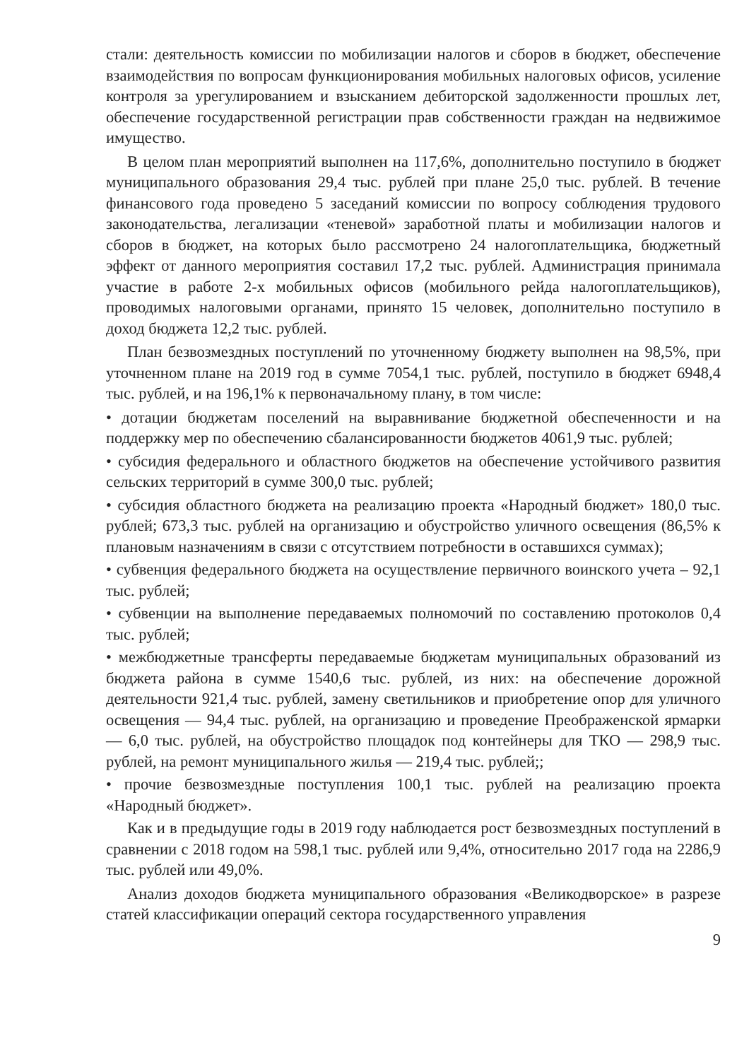стали: деятельность комиссии по мобилизации налогов и сборов в бюджет, обеспечение взаимодействия по вопросам функционирования мобильных налоговых офисов, усиление контроля за урегулированием и взысканием дебиторской задолженности прошлых лет, обеспечение государственной регистрации прав собственности граждан на недвижимое имущество.
В целом план мероприятий выполнен на 117,6%, дополнительно поступило в бюджет муниципального образования 29,4 тыс. рублей при плане 25,0 тыс. рублей. В течение финансового года проведено 5 заседаний комиссии по вопросу соблюдения трудового законодательства, легализации «теневой» заработной платы и мобилизации налогов и сборов в бюджет, на которых было рассмотрено 24 налогоплательщика, бюджетный эффект от данного мероприятия составил 17,2 тыс. рублей. Администрация принимала участие в работе 2-х мобильных офисов (мобильного рейда налогоплательщиков), проводимых налоговыми органами, принято 15 человек, дополнительно поступило в доход бюджета 12,2 тыс. рублей.
План безвозмездных поступлений по уточненному бюджету выполнен на 98,5%, при уточненном плане на 2019 год в сумме 7054,1 тыс. рублей, поступило в бюджет 6948,4 тыс. рублей, и на 196,1% к первоначальному плану, в том числе:
• дотации бюджетам поселений на выравнивание бюджетной обеспеченности и на поддержку мер по обеспечению сбалансированности бюджетов 4061,9 тыс. рублей;
• субсидия федерального и областного бюджетов на обеспечение устойчивого развития сельских территорий в сумме 300,0 тыс. рублей;
• субсидия областного бюджета на реализацию проекта «Народный бюджет» 180,0 тыс. рублей; 673,3 тыс. рублей на организацию и обустройство уличного освещения (86,5% к плановым назначениям в связи с отсутствием потребности в оставшихся суммах);
• субвенция федерального бюджета на осуществление первичного воинского учета – 92,1 тыс. рублей;
• субвенции на выполнение передаваемых полномочий по составлению протоколов 0,4 тыс. рублей;
• межбюджетные трансферты передаваемые бюджетам муниципальных образований из бюджета района в сумме 1540,6 тыс. рублей, из них: на обеспечение дорожной деятельности 921,4 тыс. рублей, замену светильников и приобретение опор для уличного освещения — 94,4 тыс. рублей, на организацию и проведение Преображенской ярмарки — 6,0 тыс. рублей, на обустройство площадок под контейнеры для ТКО — 298,9 тыс. рублей, на ремонт муниципального жилья — 219,4 тыс. рублей;;
• прочие безвозмездные поступления 100,1 тыс. рублей на реализацию проекта «Народный бюджет».
Как и в предыдущие годы в 2019 году наблюдается рост безвозмездных поступлений в сравнении с 2018 годом на 598,1 тыс. рублей или 9,4%, относительно 2017 года на 2286,9 тыс. рублей или 49,0%.
Анализ доходов бюджета муниципального образования «Великодворское» в разрезе статей классификации операций сектора государственного управления
9